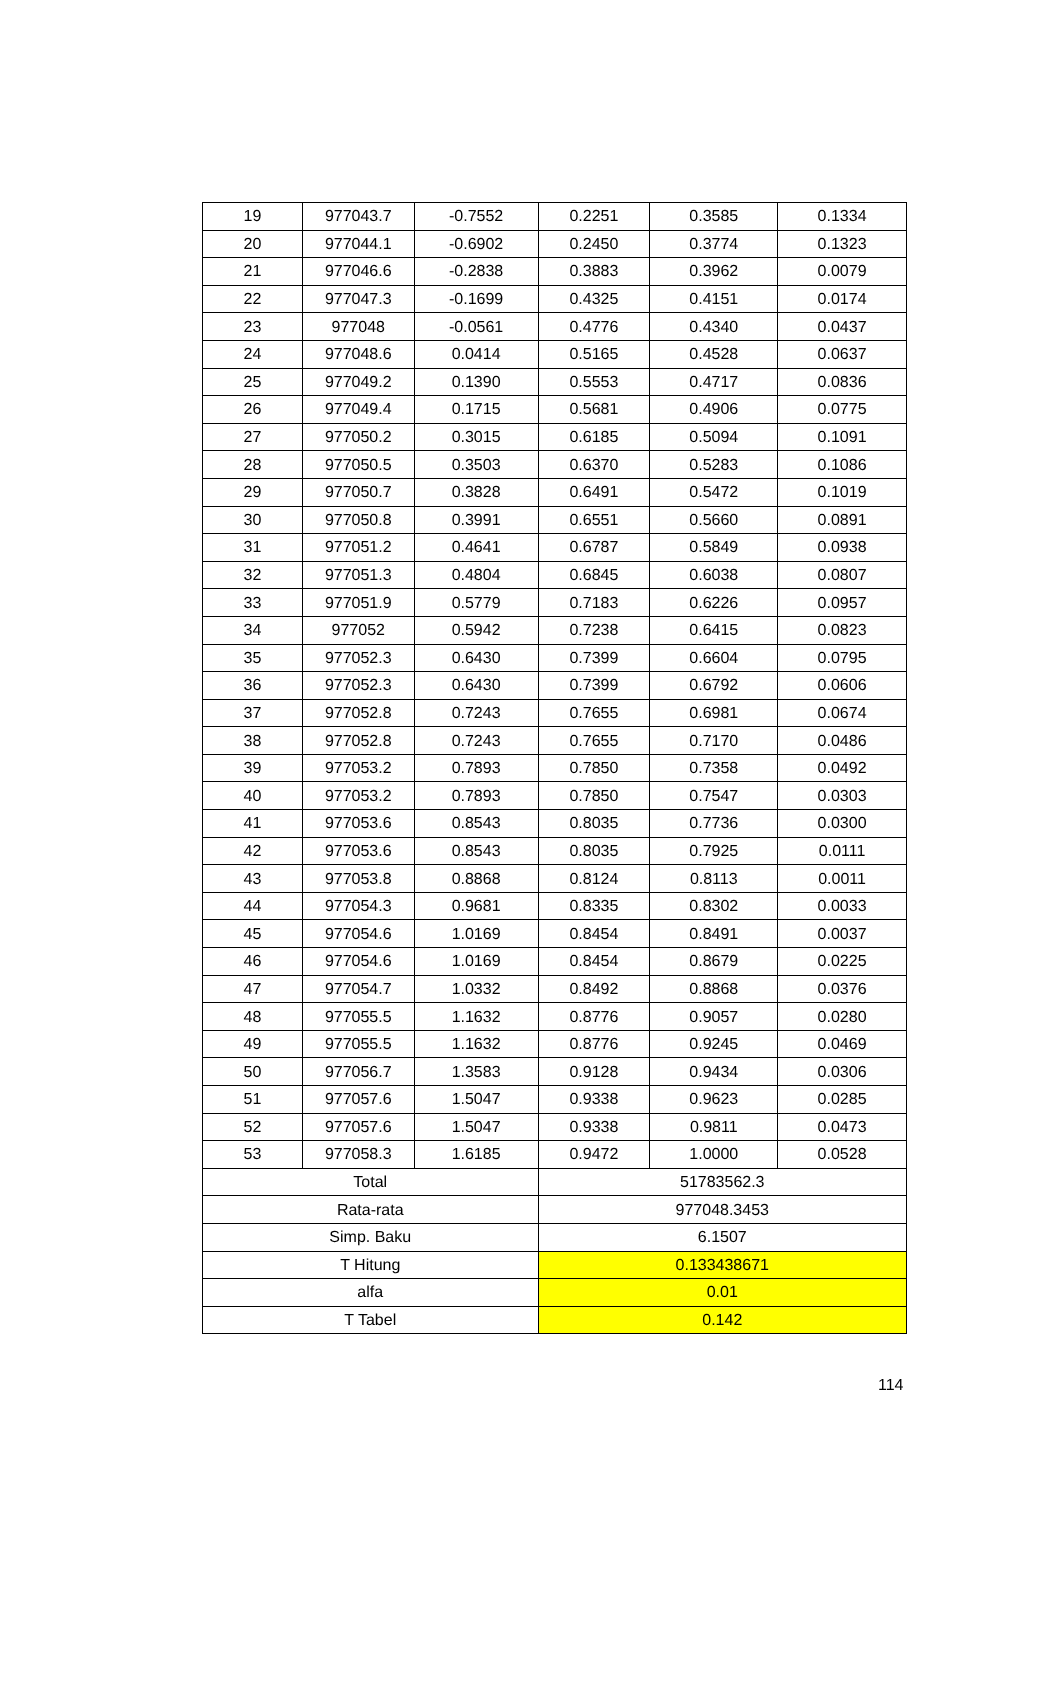| 19 | 977043.7 | -0.7552 | 0.2251 | 0.3585 | 0.1334 |
| 20 | 977044.1 | -0.6902 | 0.2450 | 0.3774 | 0.1323 |
| 21 | 977046.6 | -0.2838 | 0.3883 | 0.3962 | 0.0079 |
| 22 | 977047.3 | -0.1699 | 0.4325 | 0.4151 | 0.0174 |
| 23 | 977048 | -0.0561 | 0.4776 | 0.4340 | 0.0437 |
| 24 | 977048.6 | 0.0414 | 0.5165 | 0.4528 | 0.0637 |
| 25 | 977049.2 | 0.1390 | 0.5553 | 0.4717 | 0.0836 |
| 26 | 977049.4 | 0.1715 | 0.5681 | 0.4906 | 0.0775 |
| 27 | 977050.2 | 0.3015 | 0.6185 | 0.5094 | 0.1091 |
| 28 | 977050.5 | 0.3503 | 0.6370 | 0.5283 | 0.1086 |
| 29 | 977050.7 | 0.3828 | 0.6491 | 0.5472 | 0.1019 |
| 30 | 977050.8 | 0.3991 | 0.6551 | 0.5660 | 0.0891 |
| 31 | 977051.2 | 0.4641 | 0.6787 | 0.5849 | 0.0938 |
| 32 | 977051.3 | 0.4804 | 0.6845 | 0.6038 | 0.0807 |
| 33 | 977051.9 | 0.5779 | 0.7183 | 0.6226 | 0.0957 |
| 34 | 977052 | 0.5942 | 0.7238 | 0.6415 | 0.0823 |
| 35 | 977052.3 | 0.6430 | 0.7399 | 0.6604 | 0.0795 |
| 36 | 977052.3 | 0.6430 | 0.7399 | 0.6792 | 0.0606 |
| 37 | 977052.8 | 0.7243 | 0.7655 | 0.6981 | 0.0674 |
| 38 | 977052.8 | 0.7243 | 0.7655 | 0.7170 | 0.0486 |
| 39 | 977053.2 | 0.7893 | 0.7850 | 0.7358 | 0.0492 |
| 40 | 977053.2 | 0.7893 | 0.7850 | 0.7547 | 0.0303 |
| 41 | 977053.6 | 0.8543 | 0.8035 | 0.7736 | 0.0300 |
| 42 | 977053.6 | 0.8543 | 0.8035 | 0.7925 | 0.0111 |
| 43 | 977053.8 | 0.8868 | 0.8124 | 0.8113 | 0.0011 |
| 44 | 977054.3 | 0.9681 | 0.8335 | 0.8302 | 0.0033 |
| 45 | 977054.6 | 1.0169 | 0.8454 | 0.8491 | 0.0037 |
| 46 | 977054.6 | 1.0169 | 0.8454 | 0.8679 | 0.0225 |
| 47 | 977054.7 | 1.0332 | 0.8492 | 0.8868 | 0.0376 |
| 48 | 977055.5 | 1.1632 | 0.8776 | 0.9057 | 0.0280 |
| 49 | 977055.5 | 1.1632 | 0.8776 | 0.9245 | 0.0469 |
| 50 | 977056.7 | 1.3583 | 0.9128 | 0.9434 | 0.0306 |
| 51 | 977057.6 | 1.5047 | 0.9338 | 0.9623 | 0.0285 |
| 52 | 977057.6 | 1.5047 | 0.9338 | 0.9811 | 0.0473 |
| 53 | 977058.3 | 1.6185 | 0.9472 | 1.0000 | 0.0528 |
| Total | | | 51783562.3 | | |
| Rata-rata | | | 977048.3453 | | |
| Simp. Baku | | | 6.1507 | | |
| T Hitung | | | 0.133438671 | | |
| alfa | | | 0.01 | | |
| T Tabel | | | 0.142 | | |
114